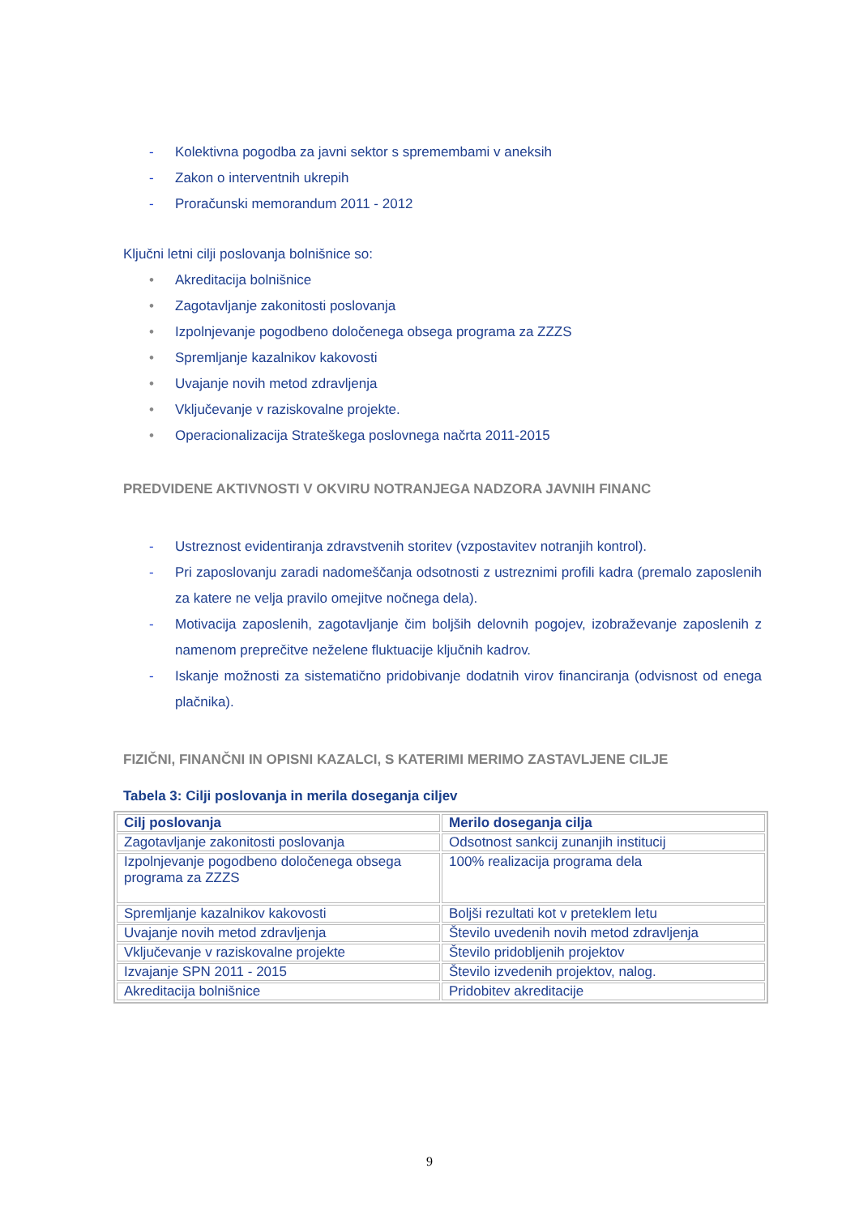- Kolektivna pogodba za javni sektor s spremembami v aneksih
- Zakon o interventnih ukrepih
- Proračunski memorandum 2011 - 2012
Ključni letni cilji poslovanja bolnišnice so:
• Akreditacija bolnišnice
• Zagotavljanje zakonitosti poslovanja
• Izpolnjevanje pogodbeno določenega obsega programa za ZZZS
• Spremljanje kazalnikov kakovosti
• Uvajanje novih metod zdravljenja
• Vključevanje v raziskovalne projekte.
• Operacionalizacija Strateškega poslovnega načrta 2011-2015
PREDVIDENE AKTIVNOSTI V OKVIRU NOTRANJEGA NADZORA JAVNIH FINANC
- Ustreznost evidentiranja zdravstvenih storitev (vzpostavitev notranjih kontrol).
- Pri zaposlovanju zaradi nadomeščanja odsotnosti z ustreznimi profili kadra (premalo zaposlenih za katere ne velja pravilo omejitve nočnega dela).
- Motivacija zaposlenih, zagotavljanje čim boljših delovnih pogojev, izobraževanje zaposlenih z namenom preprečitve neželene fluktuacije ključnih kadrov.
- Iskanje možnosti za sistematično pridobivanje dodatnih virov financiranja (odvisnost od enega plačnika).
FIZIČNI, FINANČNI IN OPISNI KAZALCI, S KATERIMI MERIMO ZASTAVLJENE CILJE
Tabela 3: Cilji poslovanja in merila doseganja ciljev
| Cilj poslovanja | Merilo doseganja cilja |
| --- | --- |
| Zagotavljanje zakonitosti poslovanja | Odsotnost sankcij zunanjih institucij |
| Izpolnjevanje pogodbeno določenega obsega programa za ZZZS | 100% realizacija programa dela |
| Spremljanje kazalnikov kakovosti | Boljši rezultati kot v preteklem letu |
| Uvajanje novih metod zdravljenja | Število uvedenih novih metod zdravljenja |
| Vključevanje v raziskovalne projekte | Število pridobljenih projektov |
| Izvajanje SPN 2011 - 2015 | Število izvedenih projektov, nalog. |
| Akreditacija bolnišnice | Pridobitev akreditacije |
9